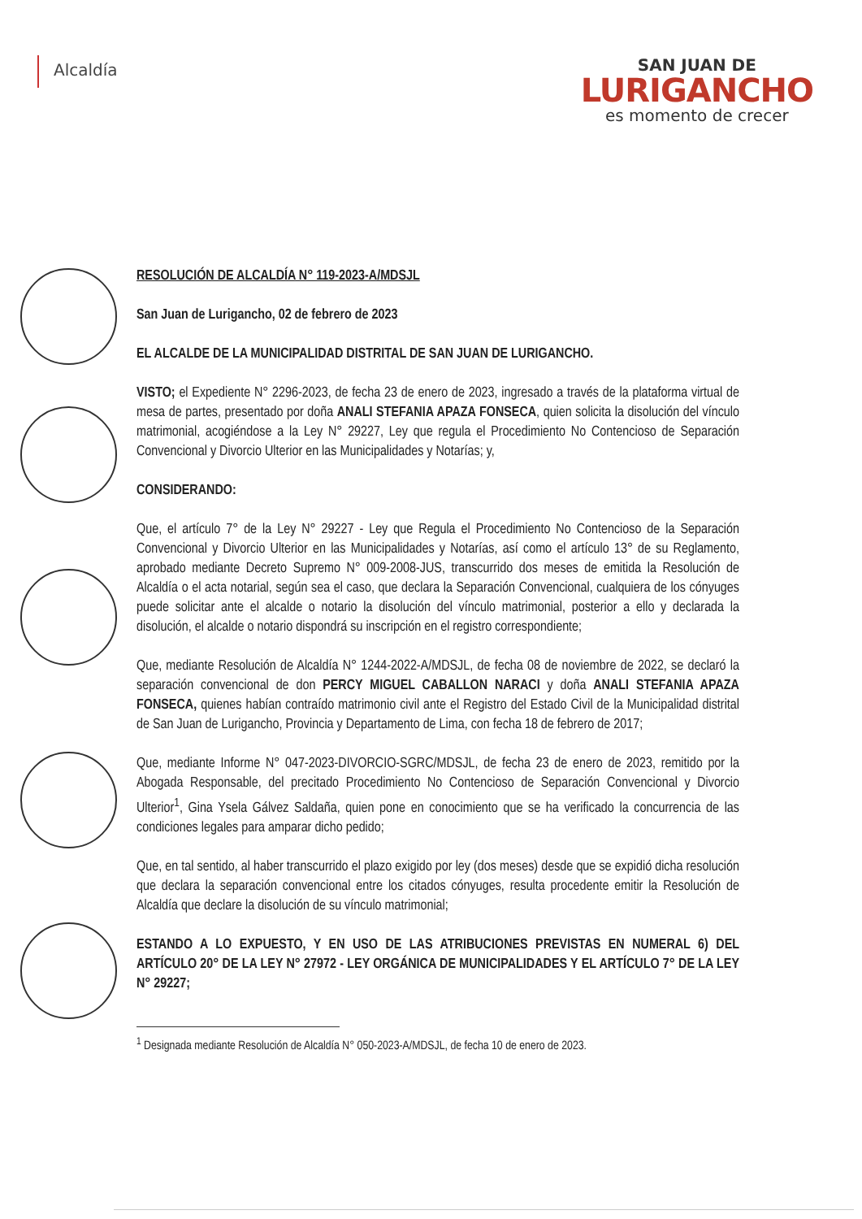Alcaldía
SAN JUAN DE
LURIGANCHO
es momento de crecer
RESOLUCIÓN DE ALCALDÍA N° 119-2023-A/MDSJL
San Juan de Lurigancho, 02 de febrero de 2023
EL ALCALDE DE LA MUNICIPALIDAD DISTRITAL DE SAN JUAN DE LURIGANCHO.
VISTO; el Expediente N° 2296-2023, de fecha 23 de enero de 2023, ingresado a través de la plataforma virtual de mesa de partes, presentado por doña ANALI STEFANIA APAZA FONSECA, quien solicita la disolución del vínculo matrimonial, acogiéndose a la Ley N° 29227, Ley que regula el Procedimiento No Contencioso de Separación Convencional y Divorcio Ulterior en las Municipalidades y Notarías; y,
CONSIDERANDO:
Que, el artículo 7° de la Ley N° 29227 - Ley que Regula el Procedimiento No Contencioso de la Separación Convencional y Divorcio Ulterior en las Municipalidades y Notarías, así como el artículo 13° de su Reglamento, aprobado mediante Decreto Supremo N° 009-2008-JUS, transcurrido dos meses de emitida la Resolución de Alcaldía o el acta notarial, según sea el caso, que declara la Separación Convencional, cualquiera de los cónyuges puede solicitar ante el alcalde o notario la disolución del vínculo matrimonial, posterior a ello y declarada la disolución, el alcalde o notario dispondrá su inscripción en el registro correspondiente;
Que, mediante Resolución de Alcaldía N° 1244-2022-A/MDSJL, de fecha 08 de noviembre de 2022, se declaró la separación convencional de don PERCY MIGUEL CABALLON NARACI y doña ANALI STEFANIA APAZA FONSECA, quienes habían contraído matrimonio civil ante el Registro del Estado Civil de la Municipalidad distrital de San Juan de Lurigancho, Provincia y Departamento de Lima, con fecha 18 de febrero de 2017;
Que, mediante Informe N° 047-2023-DIVORCIO-SGRC/MDSJL, de fecha 23 de enero de 2023, remitido por la Abogada Responsable, del precitado Procedimiento No Contencioso de Separación Convencional y Divorcio Ulterior<sup>1</sup>, Gina Ysela Gálvez Saldaña, quien pone en conocimiento que se ha verificado la concurrencia de las condiciones legales para amparar dicho pedido;
Que, en tal sentido, al haber transcurrido el plazo exigido por ley (dos meses) desde que se expidió dicha resolución que declara la separación convencional entre los citados cónyuges, resulta procedente emitir la Resolución de Alcaldía que declare la disolución de su vínculo matrimonial;
ESTANDO A LO EXPUESTO, Y EN USO DE LAS ATRIBUCIONES PREVISTAS EN NUMERAL 6) DEL ARTÍCULO 20° DE LA LEY N° 27972 - LEY ORGÁNICA DE MUNICIPALIDADES Y EL ARTÍCULO 7° DE LA LEY N° 29227;
<sup>1</sup> Designada mediante Resolución de Alcaldía N° 050-2023-A/MDSJL, de fecha 10 de enero de 2023.